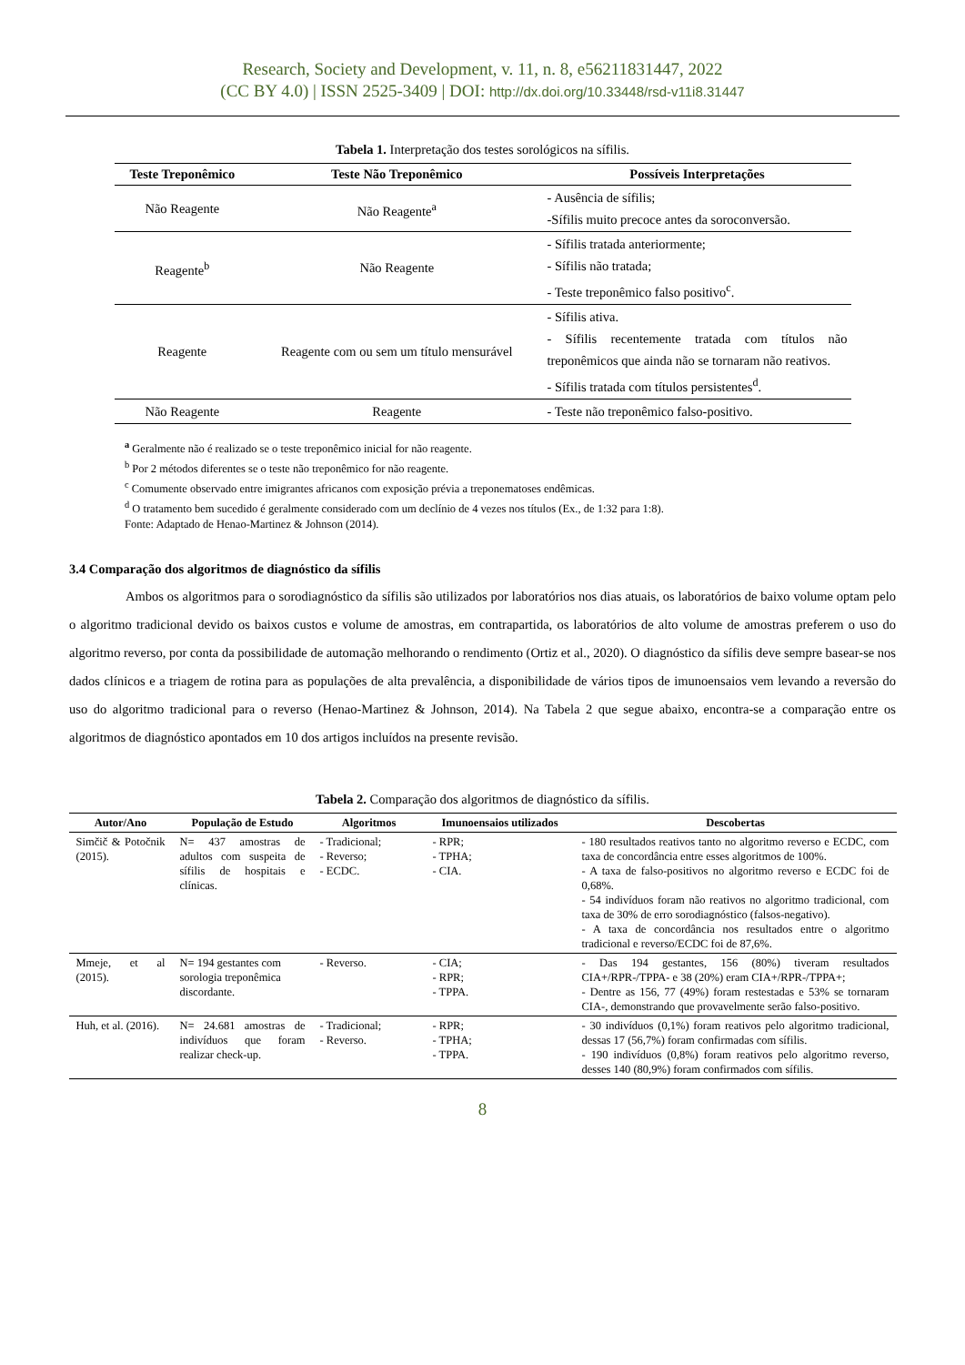Research, Society and Development, v. 11, n. 8, e56211831447, 2022
(CC BY 4.0) | ISSN 2525-3409 | DOI: http://dx.doi.org/10.33448/rsd-v11i8.31447
Tabela 1. Interpretação dos testes sorológicos na sífilis.
| Teste Treponêmico | Teste Não Treponêmico | Possíveis Interpretações |
| --- | --- | --- |
| Não Reagente | Não Reagente<sup>a</sup> | - Ausência de sífilis; -Sífilis muito precoce antes da soroconversão. |
| Reagente<sup>b</sup> | Não Reagente | - Sífilis tratada anteriormente; - Sífilis não tratada; - Teste treponêmico falso positivo<sup>c</sup>. |
| Reagente | Reagente com ou sem um título mensurável | - Sífilis ativa. - Sífilis recentemente tratada com títulos não treponêmicos que ainda não se tornaram não reativos. - Sífilis tratada com títulos persistentes<sup>d</sup>. |
| Não Reagente | Reagente | - Teste não treponêmico falso-positivo. |
<sup>a</sup> Geralmente não é realizado se o teste treponêmico inicial for não reagente.
<sup>b</sup> Por 2 métodos diferentes se o teste não treponêmico for não reagente.
<sup>c</sup> Comumente observado entre imigrantes africanos com exposição prévia a treponematoses endêmicas.
<sup>d</sup> O tratamento bem sucedido é geralmente considerado com um declínio de 4 vezes nos títulos (Ex., de 1:32 para 1:8).
Fonte: Adaptado de Henao-Martinez & Johnson (2014).
3.4 Comparação dos algoritmos de diagnóstico da sífilis
Ambos os algoritmos para o sorodiagnóstico da sífilis são utilizados por laboratórios nos dias atuais, os laboratórios de baixo volume optam pelo o algoritmo tradicional devido os baixos custos e volume de amostras, em contrapartida, os laboratórios de alto volume de amostras preferem o uso do algoritmo reverso, por conta da possibilidade de automação melhorando o rendimento (Ortiz et al., 2020). O diagnóstico da sífilis deve sempre basear-se nos dados clínicos e a triagem de rotina para as populações de alta prevalência, a disponibilidade de vários tipos de imunoensaios vem levando a reversão do uso do algoritmo tradicional para o reverso (Henao-Martinez & Johnson, 2014). Na Tabela 2 que segue abaixo, encontra-se a comparação entre os algoritmos de diagnóstico apontados em 10 dos artigos incluídos na presente revisão.
Tabela 2. Comparação dos algoritmos de diagnóstico da sífilis.
| Autor/Ano | População de Estudo | Algoritmos | Imunoensaios utilizados | Descobertas |
| --- | --- | --- | --- | --- |
| Simčič & Potočnik (2015). | N= 437 amostras de adultos com suspeita de sífilis de hospitais e clínicas. | - Tradicional; - Reverso; - ECDC. | - RPR; - TPHA; - CIA. | - 180 resultados reativos tanto no algoritmo reverso e ECDC, com taxa de concordância entre esses algoritmos de 100%. - A taxa de falso-positivos no algoritmo reverso e ECDC foi de 0,68%. - 54 indivíduos foram não reativos no algoritmo tradicional, com taxa de 30% de erro sorodiagnóstico (falsos-negativo). - A taxa de concordância nos resultados entre o algoritmo tradicional e reverso/ECDC foi de 87,6%. |
| Mmeje, et al (2015). | N= 194 gestantes com sorologia treponêmica discordante. | - Reverso. | - CIA; - RPR; - TPPA. | - Das 194 gestantes, 156 (80%) tiveram resultados CIA+/RPR-/TPPA- e 38 (20%) eram CIA+/RPR-/TPPA+; - Dentre as 156, 77 (49%) foram restestadas e 53% se tornaram CIA-, demonstrando que provavelmente serão falso-positivo. |
| Huh, et al. (2016). | N= 24.681 amostras de indivíduos que foram realizar check-up. | - Tradicional; - Reverso. | - RPR; - TPHA; - TPPA. | - 30 indivíduos (0,1%) foram reativos pelo algoritmo tradicional, dessas 17 (56,7%) foram confirmadas com sífilis. - 190 indivíduos (0,8%) foram reativos pelo algoritmo reverso, desses 140 (80,9%) foram confirmados com sífilis. |
8